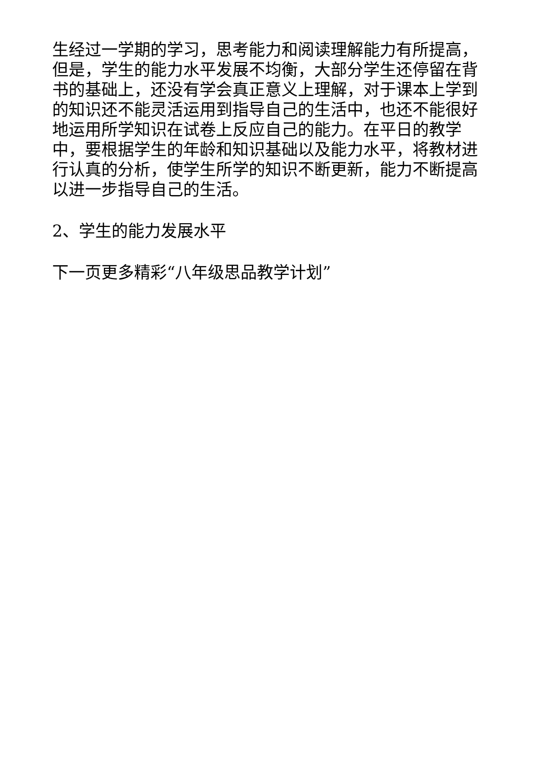生经过一学期的学习，思考能力和阅读理解能力有所提高，但是，学生的能力水平发展不均衡，大部分学生还停留在背书的基础上，还没有学会真正意义上理解，对于课本上学到的知识还不能灵活运用到指导自己的生活中，也还不能很好地运用所学知识在试卷上反应自己的能力。在平日的教学中，要根据学生的年龄和知识基础以及能力水平，将教材进行认真的分析，使学生所学的知识不断更新，能力不断提高以进一步指导自己的生活。
2、学生的能力发展水平
下一页更多精彩“八年级思品教学计划”